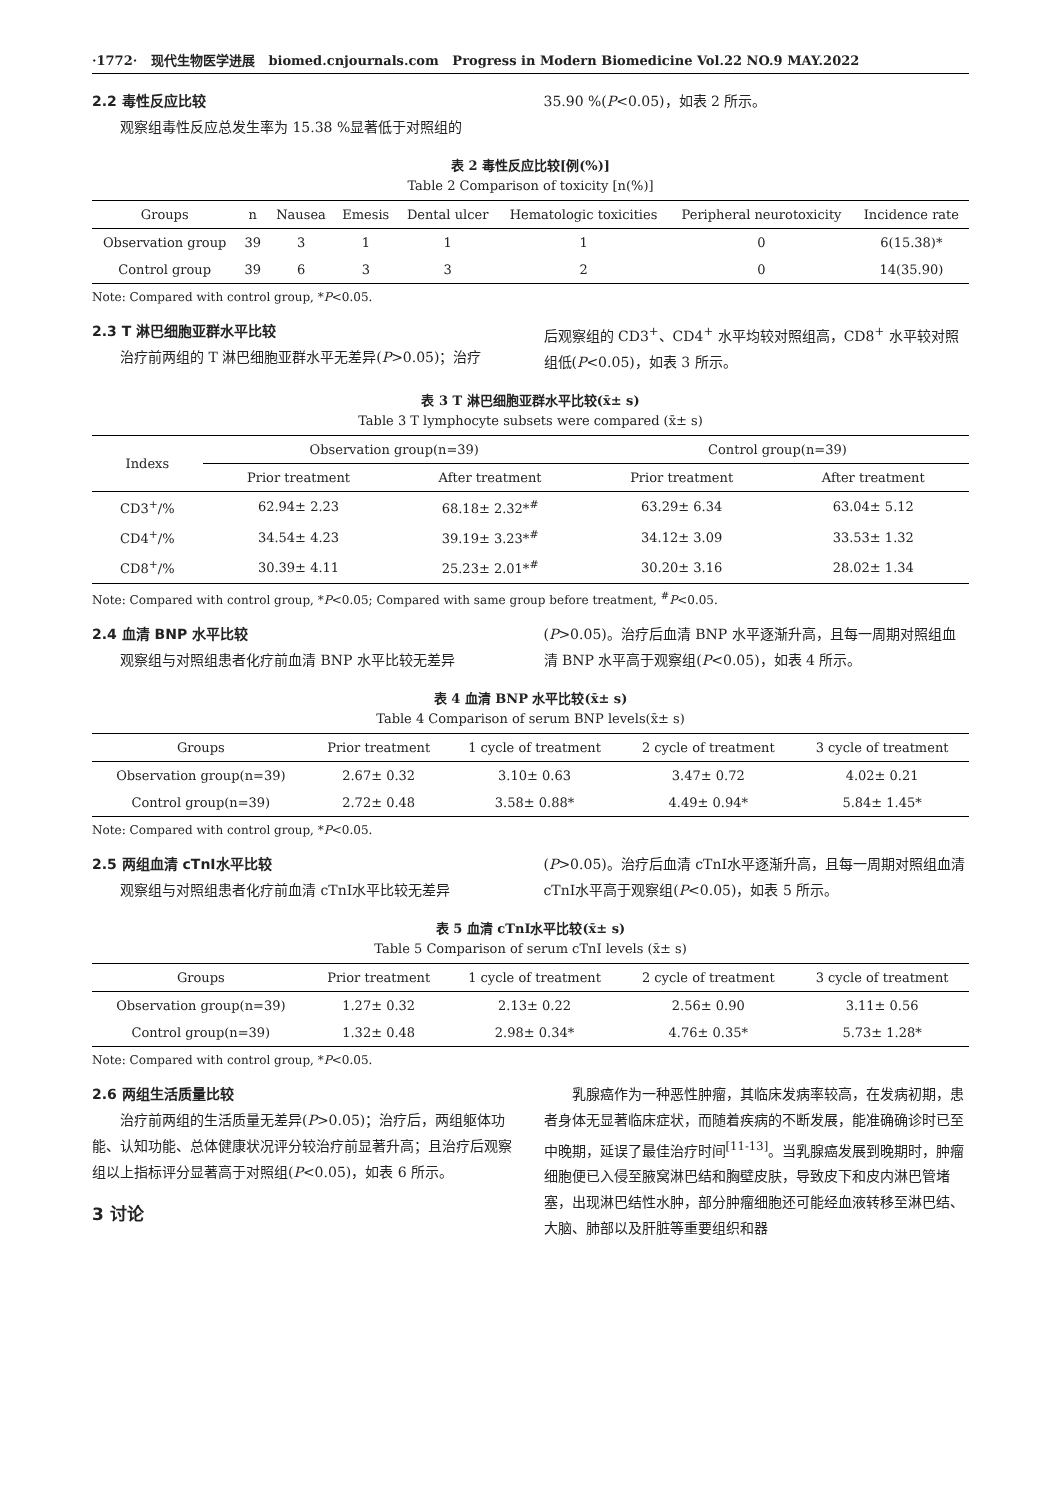·1772· 现代生物医学进展 biomed.cnjournals.com Progress in Modern Biomedicine Vol.22 NO.9 MAY.2022
2.2 毒性反应比较
观察组毒性反应总发生率为 15.38 %显著低于对照组的
35.90 %(P<0.05)，如表 2 所示。
表 2 毒性反应比较[例(%)]
Table 2 Comparison of toxicity [n(%)]
| Groups | n | Nausea | Emesis | Dental ulcer | Hematologic toxicities | Peripheral neurotoxicity | Incidence rate |
| --- | --- | --- | --- | --- | --- | --- | --- |
| Observation group | 39 | 3 | 1 | 1 | 1 | 0 | 6(15.38)* |
| Control group | 39 | 6 | 3 | 3 | 2 | 0 | 14(35.90) |
Note: Compared with control group, *P<0.05.
2.3 T 淋巴细胞亚群水平比较
治疗前两组的 T 淋巴细胞亚群水平无差异(P>0.05)；治疗
后观察组的 CD3<sup>+</sup>、CD4<sup>+</sup> 水平均较对照组高，CD8<sup>+</sup> 水平较对照组低(P<0.05)，如表 3 所示。
表 3 T 淋巴细胞亚群水平比较(x̄± s)
Table 3 T lymphocyte subsets were compared (x̄± s)
| Indexs | Observation group(n=39) | | Control group(n=39) | |
| --- | --- | --- | --- | --- |
| | Prior treatment | After treatment | Prior treatment | After treatment |
| CD3<sup>+</sup>/% | 62.94± 2.23 | 68.18± 2.32*<sup>#</sup> | 63.29± 6.34 | 63.04± 5.12 |
| CD4<sup>+</sup>/% | 34.54± 4.23 | 39.19± 3.23*<sup>#</sup> | 34.12± 3.09 | 33.53± 1.32 |
| CD8<sup>+</sup>/% | 30.39± 4.11 | 25.23± 2.01*<sup>#</sup> | 30.20± 3.16 | 28.02± 1.34 |
Note: Compared with control group, *P<0.05; Compared with same group before treatment, <sup>#</sup>P<0.05.
2.4 血清 BNP 水平比较
观察组与对照组患者化疗前血清 BNP 水平比较无差异
(P>0.05)。治疗后血清 BNP 水平逐渐升高，且每一周期对照组血清 BNP 水平高于观察组(P<0.05)，如表 4 所示。
表 4 血清 BNP 水平比较(x̄± s)
Table 4 Comparison of serum BNP levels(x̄± s)
| Groups | Prior treatment | 1 cycle of treatment | 2 cycle of treatment | 3 cycle of treatment |
| --- | --- | --- | --- | --- |
| Observation group(n=39) | 2.67± 0.32 | 3.10± 0.63 | 3.47± 0.72 | 4.02± 0.21 |
| Control group(n=39) | 2.72± 0.48 | 3.58± 0.88* | 4.49± 0.94* | 5.84± 1.45* |
Note: Compared with control group, *P<0.05.
2.5 两组血清 cTnⅠ水平比较
观察组与对照组患者化疗前血清 cTnⅠ水平比较无差异
(P>0.05)。治疗后血清 cTnⅠ水平逐渐升高，且每一周期对照组血清 cTnⅠ水平高于观察组(P<0.05)，如表 5 所示。
表 5 血清 cTnⅠ水平比较(x̄± s)
Table 5 Comparison of serum cTnⅠ levels (x̄± s)
| Groups | Prior treatment | 1 cycle of treatment | 2 cycle of treatment | 3 cycle of treatment |
| --- | --- | --- | --- | --- |
| Observation group(n=39) | 1.27± 0.32 | 2.13± 0.22 | 2.56± 0.90 | 3.11± 0.56 |
| Control group(n=39) | 1.32± 0.48 | 2.98± 0.34* | 4.76± 0.35* | 5.73± 1.28* |
Note: Compared with control group, *P<0.05.
2.6 两组生活质量比较
治疗前两组的生活质量无差异(P>0.05)；治疗后，两组躯体功能、认知功能、总体健康状况评分较治疗前显著升高；且治疗后观察组以上指标评分显著高于对照组(P<0.05)，如表 6 所示。
3 讨论
乳腺癌作为一种恶性肿瘤，其临床发病率较高，在发病初期，患者身体无显著临床症状，而随着疾病的不断发展，能准确确诊时已至中晚期，延误了最佳治疗时间<sup>[11-13]</sup>。当乳腺癌发展到晚期时，肿瘤细胞便已入侵至腋窝淋巴结和胸壁皮肤，导致皮下和皮内淋巴管堵塞，出现淋巴结性水肿，部分肿瘤细胞还可能经血液转移至淋巴结、大脑、肺部以及肝脏等重要组织和器